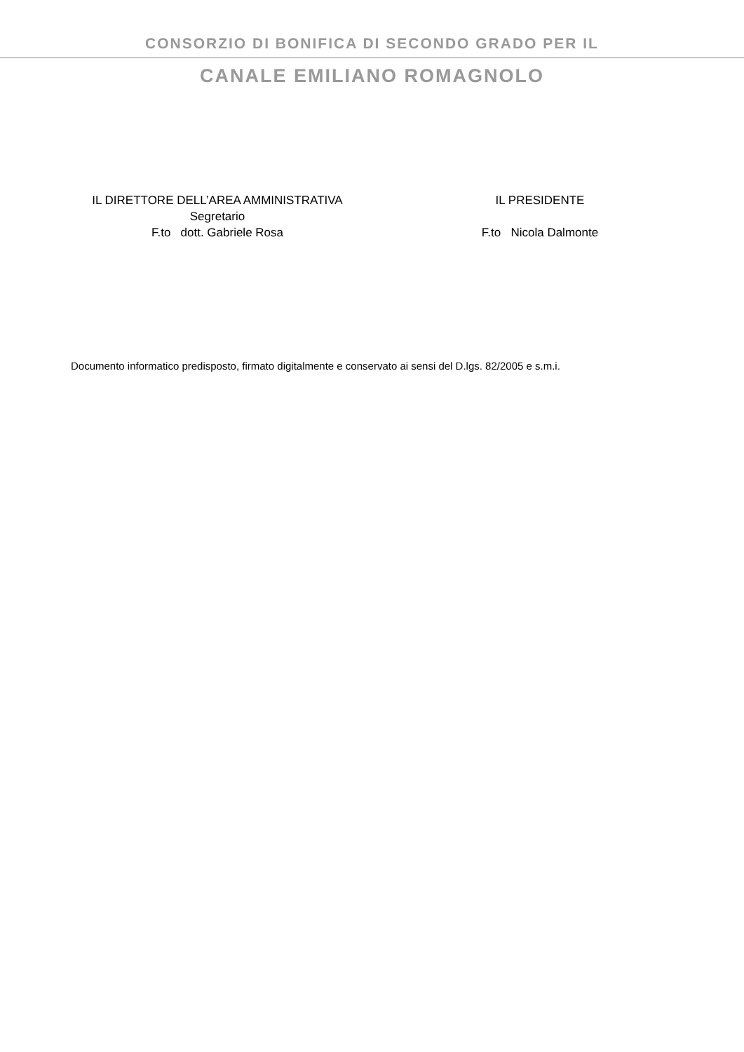CONSORZIO DI BONIFICA DI SECONDO GRADO PER IL
CANALE EMILIANO ROMAGNOLO
IL DIRETTORE DELL’AREA AMMINISTRATIVA
Segretario
F.to dott. Gabriele Rosa
IL PRESIDENTE
F.to Nicola Dalmonte
Documento informatico predisposto, firmato digitalmente e conservato ai sensi del D.lgs. 82/2005 e s.m.i.